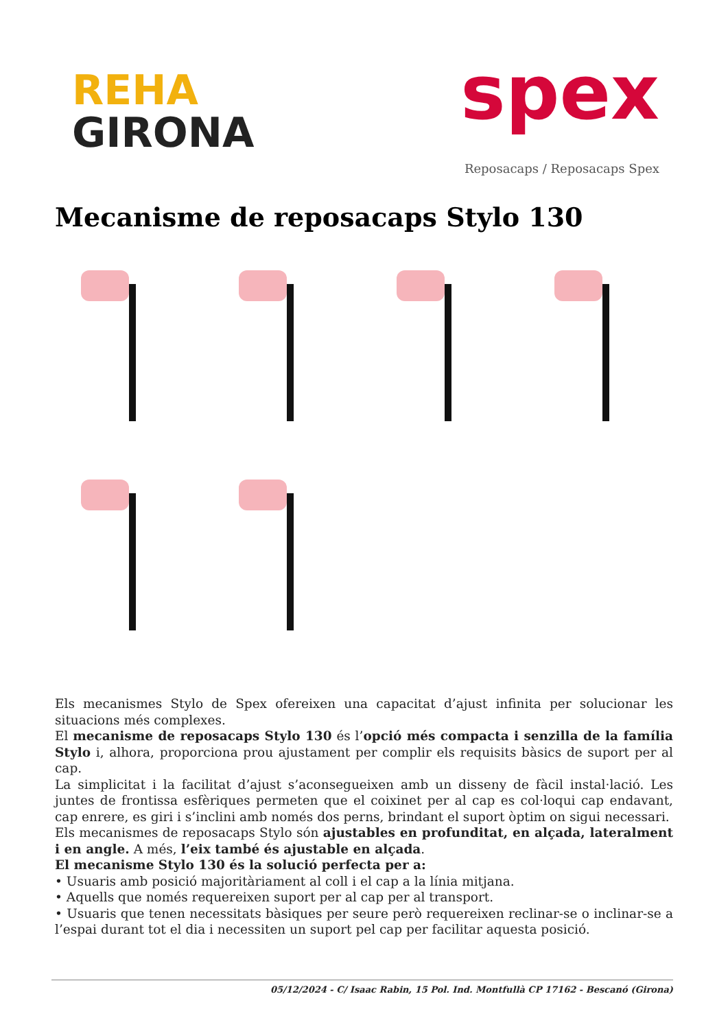REHA
GIRONA
spex
Reposacaps / Reposacaps Spex
Mecanisme de reposacaps Stylo 130
Els mecanismes Stylo de Spex ofereixen una capacitat d’ajust infinita per solucionar les situacions més complexes.
El mecanisme de reposacaps Stylo 130 és l’opció més compacta i senzilla de la família Stylo i, alhora, proporciona prou ajustament per complir els requisits bàsics de suport per al cap.
La simplicitat i la facilitat d’ajust s’aconsegueixen amb un disseny de fàcil instal·lació. Les juntes de frontissa esfèriques permeten que el coixinet per al cap es col·loqui cap endavant, cap enrere, es giri i s’inclini amb només dos perns, brindant el suport òptim on sigui necessari.
Els mecanismes de reposacaps Stylo són ajustables en profunditat, en alçada, lateralment i en angle. A més, l’eix també és ajustable en alçada.
El mecanisme Stylo 130 és la solució perfecta per a:
• Usuaris amb posició majoritàriament al coll i el cap a la línia mitjana.
• Aquells que només requereixen suport per al cap per al transport.
• Usuaris que tenen necessitats bàsiques per seure però requereixen reclinar-se o inclinar-se a l’espai durant tot el dia i necessiten un suport pel cap per facilitar aquesta posició.
05/12/2024 - C/ Isaac Rabin, 15 Pol. Ind. Montfullà CP 17162 - Bescanó (Girona)